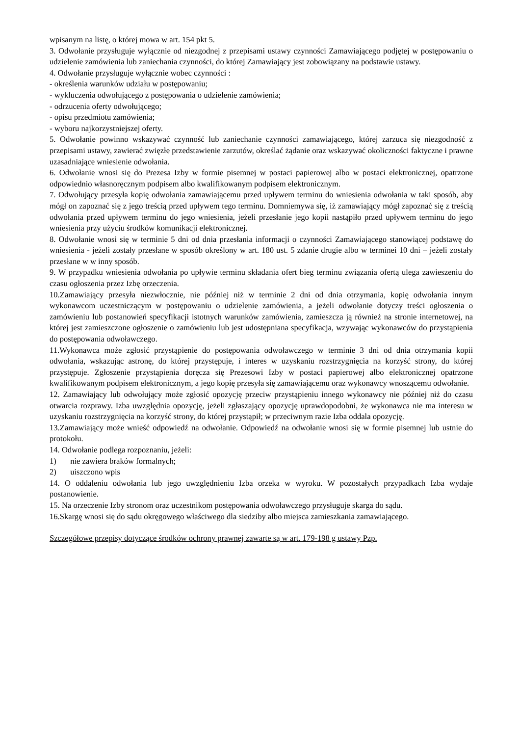wpisanym na listę, o której mowa w art. 154 pkt 5.
3. Odwołanie przysługuje wyłącznie od niezgodnej z przepisami ustawy czynności Zamawiającego podjętej w postępowaniu o udzielenie zamówienia lub zaniechania czynności, do której Zamawiający jest zobowiązany na podstawie ustawy.
4. Odwołanie przysługuje wyłącznie wobec czynności :
- określenia warunków udziału w postępowaniu;
- wykluczenia odwołującego z postępowania o udzielenie zamówienia;
- odrzucenia oferty odwołującego;
- opisu przedmiotu zamówienia;
- wyboru najkorzystniejszej oferty.
5. Odwołanie powinno wskazywać czynność lub zaniechanie czynności zamawiającego, której zarzuca się niezgodność z przepisami ustawy, zawierać zwięzłe przedstawienie zarzutów, określać żądanie oraz wskazywać okoliczności faktyczne i prawne uzasadniające wniesienie odwołania.
6. Odwołanie wnosi się do Prezesa Izby w formie pisemnej w postaci papierowej albo w postaci elektronicznej, opatrzone odpowiednio własnoręcznym podpisem albo kwalifikowanym podpisem elektronicznym.
7. Odwołujący przesyła kopię odwołania zamawiającemu przed upływem terminu do wniesienia odwołania w taki sposób, aby mógł on zapoznać się z jego treścią przed upływem tego terminu. Domniemywa się, iż zamawiający mógł zapoznać się z treścią odwołania przed upływem terminu do jego wniesienia, jeżeli przesłanie jego kopii nastąpiło przed upływem terminu do jego wniesienia przy użyciu środków komunikacji elektronicznej.
8. Odwołanie wnosi się w terminie 5 dni od dnia przesłania informacji o czynności Zamawiającego stanowiącej podstawę do wniesienia - jeżeli zostały przesłane w sposób określony w art. 180 ust. 5 zdanie drugie albo w terminei 10 dni – jeżeli zostały przesłane w w inny sposób.
9. W przypadku wniesienia odwołania po upływie terminu składania ofert bieg terminu związania ofertą ulega zawieszeniu do czasu ogłoszenia przez Izbę orzeczenia.
10.Zamawiający przesyła niezwłocznie, nie później niż w terminie 2 dni od dnia otrzymania, kopię odwołania innym wykonawcom uczestniczącym w postępowaniu o udzielenie zamówienia, a jeżeli odwołanie dotyczy treści ogłoszenia o zamówieniu lub postanowień specyfikacji istotnych warunków zamówienia, zamieszcza ją również na stronie internetowej, na której jest zamieszczone ogłoszenie o zamówieniu lub jest udostępniana specyfikacja, wzywając wykonawców do przystąpienia do postępowania odwoławczego.
11.Wykonawca może zgłosić przystąpienie do postępowania odwoławczego w terminie 3 dni od dnia otrzymania kopii odwołania, wskazując astronę, do której przystępuje, i interes w uzyskaniu rozstrzygnięcia na korzyść strony, do której przystępuje. Zgłoszenie przystąpienia doręcza się Prezesowi Izby w postaci papierowej albo elektronicznej opatrzone kwalifikowanym podpisem elektronicznym, a jego kopię przesyła się zamawiającemu oraz wykonawcy wnoszącemu odwołanie.
12. Zamawiający lub odwołujący może zgłosić opozycję przeciw przystąpieniu innego wykonawcy nie później niż do czasu otwarcia rozprawy. Izba uwzględnia opozycję, jeżeli zgłaszający opozycję uprawdopodobni, że wykonawca nie ma interesu w uzyskaniu rozstrzygnięcia na korzyść strony, do której przystąpił; w przeciwnym razie Izba oddala opozycję.
13.Zamawiający może wnieść odpowiedź na odwołanie. Odpowiedź na odwołanie wnosi się w formie pisemnej lub ustnie do protokołu.
14. Odwołanie podlega rozpoznaniu, jeżeli:
1) nie zawiera braków formalnych;
2) uiszczono wpis
14. O oddaleniu odwołania lub jego uwzględnieniu Izba orzeka w wyroku. W pozostałych przypadkach Izba wydaje postanowienie.
15. Na orzeczenie Izby stronom oraz uczestnikom postępowania odwoławczego przysługuje skarga do sądu.
16.Skargę wnosi się do sądu okręgowego właściwego dla siedziby albo miejsca zamieszkania zamawiającego.
Szczegółowe przepisy dotyczące środków ochrony prawnej zawarte są w art. 179-198 g ustawy Pzp.